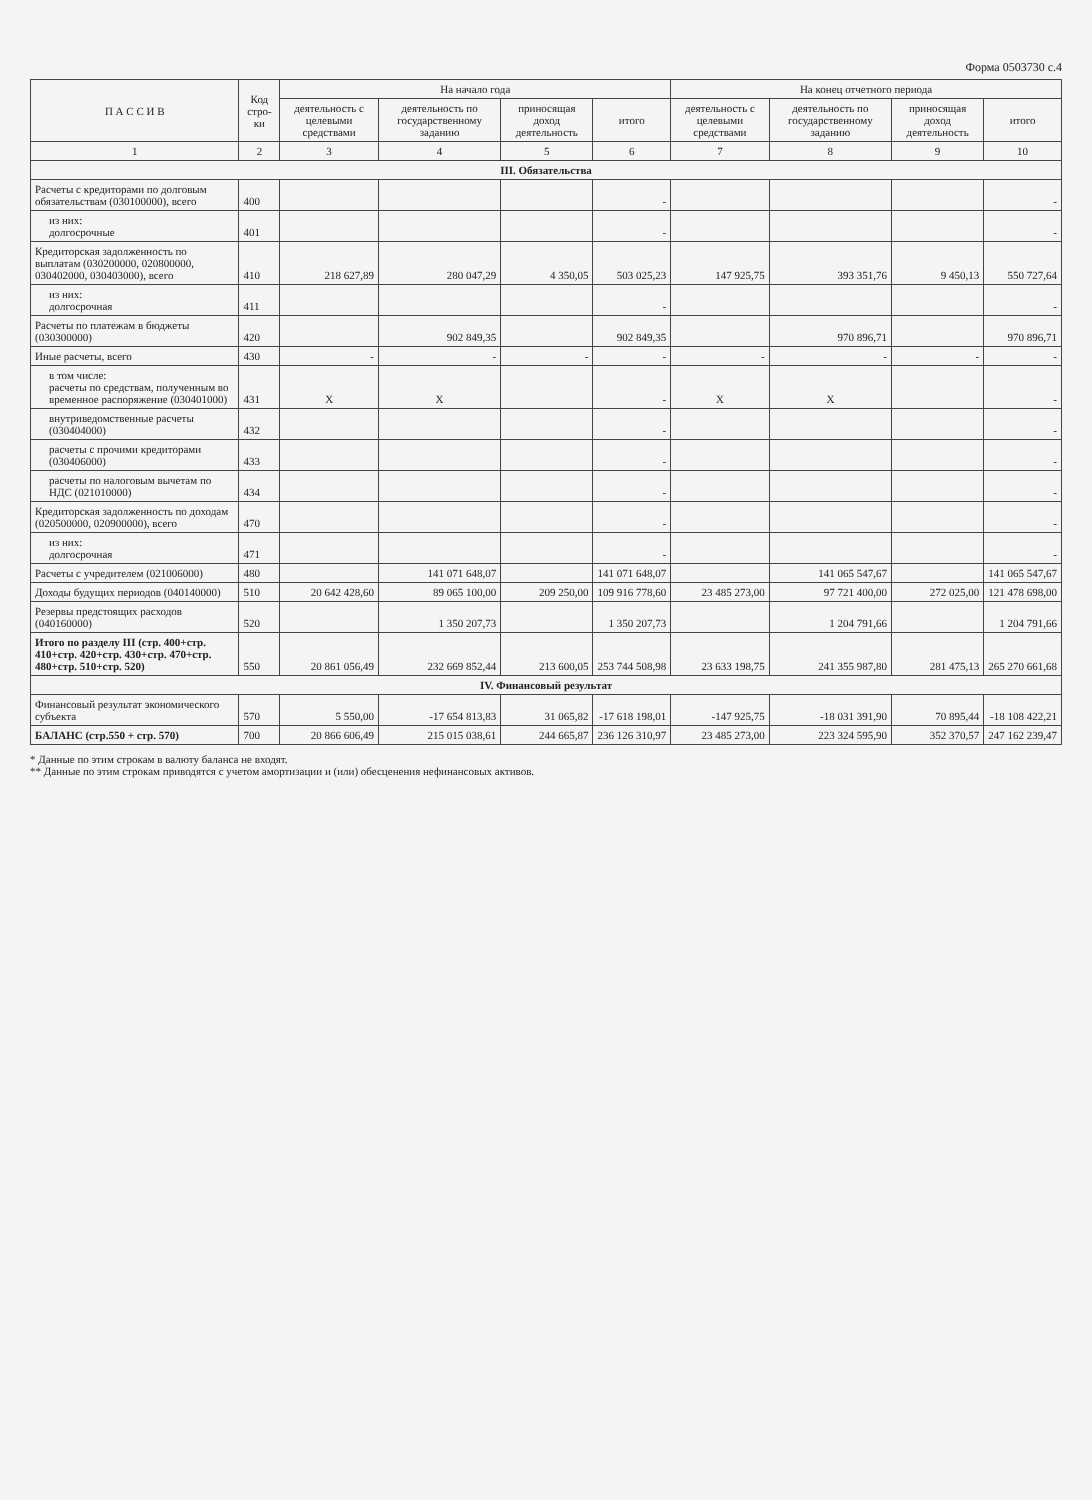Форма 0503730 с.4
| П А С С И В | Код стро-ки | На начало года | | | | На конец отчетного периода | | | |
| --- | --- | --- | --- | --- | --- | --- | --- | --- | --- |
| | | деятельность с целевыми средствами | деятельность по государственному заданию | приносящая доход деятельность | итого | деятельность с целевыми средствами | деятельность по государственному заданию | приносящая доход деятельность | итого |
| 1 | 2 | 3 | 4 | 5 | 6 | 7 | 8 | 9 | 10 |
| III. Обязательства | | | | | | | | | |
| Расчеты с кредиторами по долговым обязательствам (030100000), всего | 400 | | | | - | | | | - |
| из них: долгосрочные | 401 | | | | - | | | | - |
| Кредиторская задолженность по выплатам (030200000, 020800000, 030402000, 030403000), всего | 410 | 218 627,89 | 280 047,29 | 4 350,05 | 503 025,23 | 147 925,75 | 393 351,76 | 9 450,13 | 550 727,64 |
| из них: долгосрочная | 411 | | | | - | | | | - |
| Расчеты по платежам в бюджеты (030300000) | 420 | | 902 849,35 | | 902 849,35 | | 970 896,71 | | 970 896,71 |
| Иные расчеты, всего | 430 | - | - | - | - | - | - | - | - |
| в том числе: расчеты по средствам, полученным во временное распоряжение (030401000) | 431 | X | X | | - | X | X | | - |
| внутриведомственные расчеты (030404000) | 432 | | | | - | | | | - |
| расчеты с прочими кредиторами (030406000) | 433 | | | | - | | | | - |
| расчеты по налоговым вычетам по НДС (021010000) | 434 | | | | - | | | | - |
| Кредиторская задолженность по доходам (020500000, 020900000), всего | 470 | | | | - | | | | - |
| из них: долгосрочная | 471 | | | | - | | | | - |
| Расчеты с учредителем (021006000) | 480 | | 141 071 648,07 | | 141 071 648,07 | | 141 065 547,67 | | 141 065 547,67 |
| Доходы будущих периодов (040140000) | 510 | 20 642 428,60 | 89 065 100,00 | 209 250,00 | 109 916 778,60 | 23 485 273,00 | 97 721 400,00 | 272 025,00 | 121 478 698,00 |
| Резервы предстоящих расходов (040160000) | 520 | | 1 350 207,73 | | 1 350 207,73 | | 1 204 791,66 | | 1 204 791,66 |
| Итого по разделу III (стр. 400+стр. 410+стр. 420+стр. 430+стр. 470+стр. 480+стр. 510+стр. 520) | 550 | 20 861 056,49 | 232 669 852,44 | 213 600,05 | 253 744 508,98 | 23 633 198,75 | 241 355 987,80 | 281 475,13 | 265 270 661,68 |
| IV. Финансовый результат | | | | | | | | | |
| Финансовый результат экономического субъекта | 570 | 5 550,00 | -17 654 813,83 | 31 065,82 | -17 618 198,01 | -147 925,75 | -18 031 391,90 | 70 895,44 | -18 108 422,21 |
| БАЛАНС (стр.550 + стр. 570) | 700 | 20 866 606,49 | 215 015 038,61 | 244 665,87 | 236 126 310,97 | 23 485 273,00 | 223 324 595,90 | 352 370,57 | 247 162 239,47 |
* Данные по этим строкам в валюту баланса не входят.
** Данные по этим строкам приводятся с учетом амортизации и (или) обесценения нефинансовых активов.